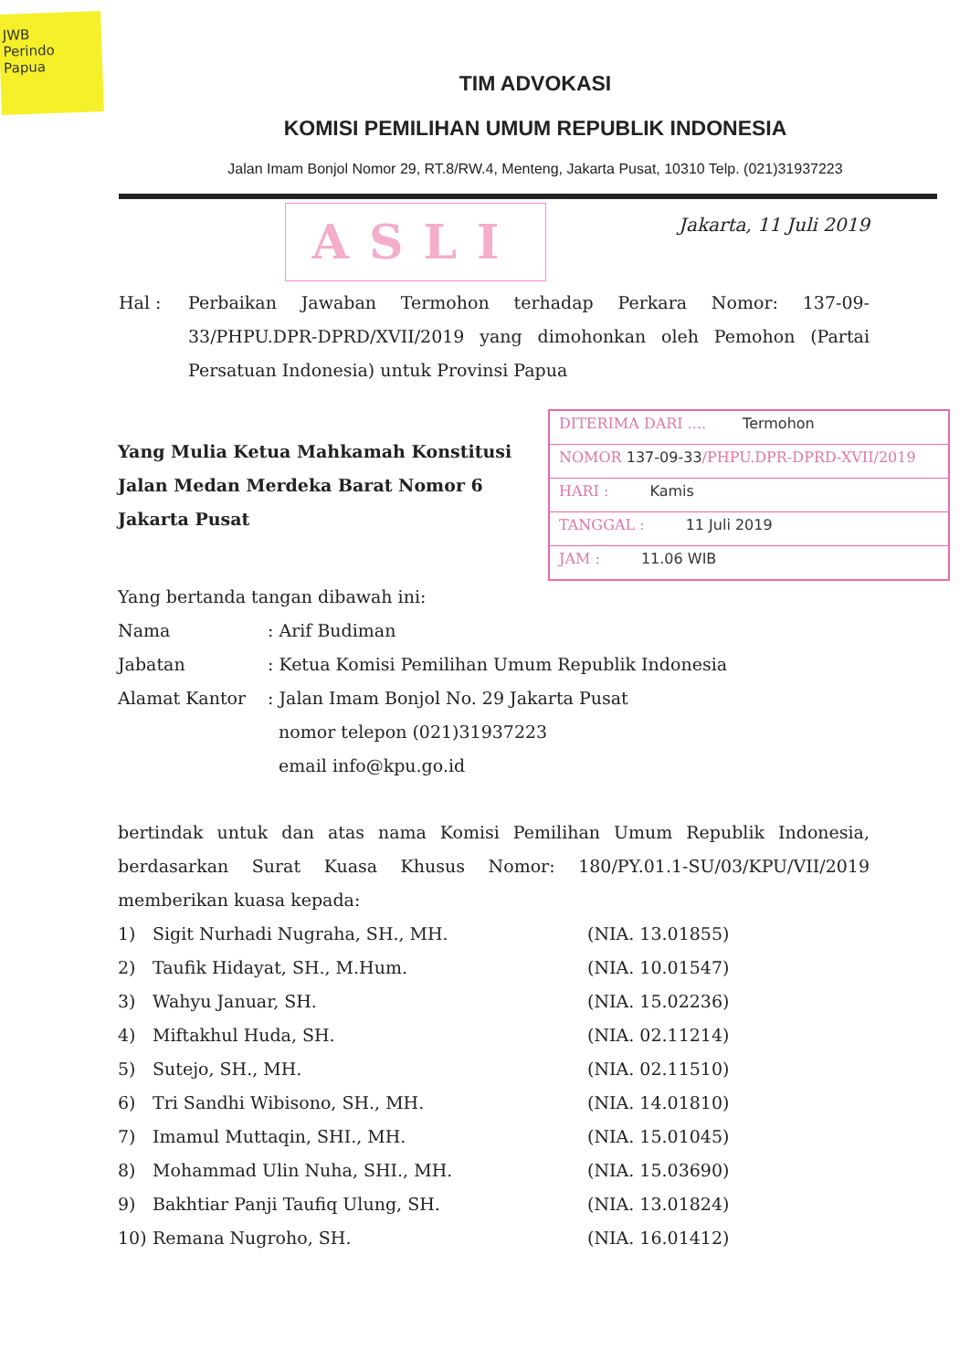JWB
Perindo
Papua
TIM ADVOKASI
KOMISI PEMILIHAN UMUM REPUBLIK INDONESIA
Jalan Imam Bonjol Nomor 29, RT.8/RW.4, Menteng, Jakarta Pusat, 10310 Telp. (021)31937223
ASLI
Jakarta, 11 Juli 2019
Hal : Perbaikan Jawaban Termohon terhadap Perkara Nomor: 137-09-33/PHPU.DPR-DPRD/XVII/2019 yang dimohonkan oleh Pemohon (Partai Persatuan Indonesia) untuk Provinsi Papua
Yang Mulia Ketua Mahkamah Konstitusi
Jalan Medan Merdeka Barat Nomor 6
Jakarta Pusat
DITERIMA DARI .... Termohon
NOMOR 137-09-33/PHPU.DPR-DPRD-XVII/2019
HARI : Kamis
TANGGAL : 11 Juli 2019
JAM : 11.06 WIB
Yang bertanda tangan dibawah ini:
Nama : Arif Budiman
Jabatan : Ketua Komisi Pemilihan Umum Republik Indonesia
Alamat Kantor : Jalan Imam Bonjol No. 29 Jakarta Pusat
nomor telepon (021)31937223
email info@kpu.go.id
bertindak untuk dan atas nama Komisi Pemilihan Umum Republik Indonesia, berdasarkan Surat Kuasa Khusus Nomor: 180/PY.01.1-SU/03/KPU/VII/2019 memberikan kuasa kepada:
1) Sigit Nurhadi Nugraha, SH., MH. (NIA. 13.01855)
2) Taufik Hidayat, SH., M.Hum. (NIA. 10.01547)
3) Wahyu Januar, SH. (NIA. 15.02236)
4) Miftakhul Huda, SH. (NIA. 02.11214)
5) Sutejo, SH., MH. (NIA. 02.11510)
6) Tri Sandhi Wibisono, SH., MH. (NIA. 14.01810)
7) Imamul Muttaqin, SHI., MH. (NIA. 15.01045)
8) Mohammad Ulin Nuha, SHI., MH. (NIA. 15.03690)
9) Bakhtiar Panji Taufiq Ulung, SH. (NIA. 13.01824)
10) Remana Nugroho, SH. (NIA. 16.01412)